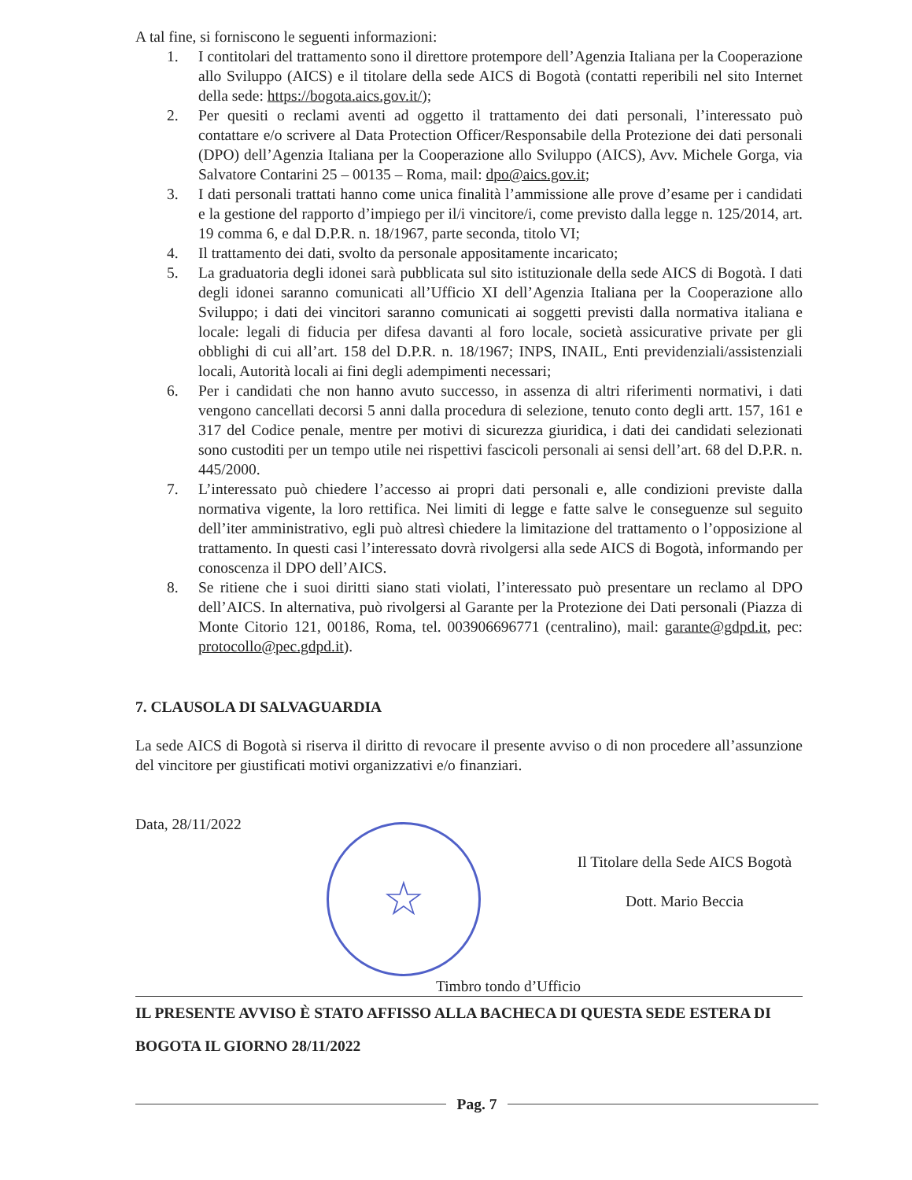A tal fine, si forniscono le seguenti informazioni:
1. I contitolari del trattamento sono il direttore protempore dell’Agenzia Italiana per la Cooperazione allo Sviluppo (AICS) e il titolare della sede AICS di Bogotà (contatti reperibili nel sito Internet della sede: https://bogota.aics.gov.it/);
2. Per quesiti o reclami aventi ad oggetto il trattamento dei dati personali, l’interessato può contattare e/o scrivere al Data Protection Officer/Responsabile della Protezione dei dati personali (DPO) dell’Agenzia Italiana per la Cooperazione allo Sviluppo (AICS), Avv. Michele Gorga, via Salvatore Contarini 25 – 00135 – Roma, mail: dpo@aics.gov.it;
3. I dati personali trattati hanno come unica finalità l’ammissione alle prove d’esame per i candidati e la gestione del rapporto d’impiego per il/i vincitore/i, come previsto dalla legge n. 125/2014, art. 19 comma 6, e dal D.P.R. n. 18/1967, parte seconda, titolo VI;
4. Il trattamento dei dati, svolto da personale appositamente incaricato;
5. La graduatoria degli idonei sarà pubblicata sul sito istituzionale della sede AICS di Bogotà. I dati degli idonei saranno comunicati all’Ufficio XI dell’Agenzia Italiana per la Cooperazione allo Sviluppo; i dati dei vincitori saranno comunicati ai soggetti previsti dalla normativa italiana e locale: legali di fiducia per difesa davanti al foro locale, società assicurative private per gli obblighi di cui all’art. 158 del D.P.R. n. 18/1967; INPS, INAIL, Enti previdenziali/assistenziali locali, Autorità locali ai fini degli adempimenti necessari;
6. Per i candidati che non hanno avuto successo, in assenza di altri riferimenti normativi, i dati vengono cancellati decorsi 5 anni dalla procedura di selezione, tenuto conto degli artt. 157, 161 e 317 del Codice penale, mentre per motivi di sicurezza giuridica, i dati dei candidati selezionati sono custoditi per un tempo utile nei rispettivi fascicoli personali ai sensi dell’art. 68 del D.P.R. n. 445/2000.
7. L’interessato può chiedere l’accesso ai propri dati personali e, alle condizioni previste dalla normativa vigente, la loro rettifica. Nei limiti di legge e fatte salve le conseguenze sul seguito dell’iter amministrativo, egli può altresì chiedere la limitazione del trattamento o l’opposizione al trattamento. In questi casi l’interessato dovrà rivolgersi alla sede AICS di Bogotà, informando per conoscenza il DPO dell’AICS.
8. Se ritiene che i suoi diritti siano stati violati, l’interessato può presentare un reclamo al DPO dell’AICS. In alternativa, può rivolgersi al Garante per la Protezione dei Dati personali (Piazza di Monte Citorio 121, 00186, Roma, tel. 003906696771 (centralino), mail: garante@gdpd.it, pec: protocollo@pec.gdpd.it).
7. CLAUSOLA DI SALVAGUARDIA
La sede AICS di Bogotà si riserva il diritto di revocare il presente avviso o di non procedere all’assunzione del vincitore per giustificati motivi organizzativi e/o finanziari.
Data, 28/11/2022
☆
Il Titolare della Sede AICS Bogotà
Dott. Mario Beccia
Timbro tondo d’Ufficio
IL PRESENTE AVVISO È STATO AFFISSO ALLA BACHECA DI QUESTA SEDE ESTERA DI BOGOTA IL GIORNO 28/11/2022
Pag. 7